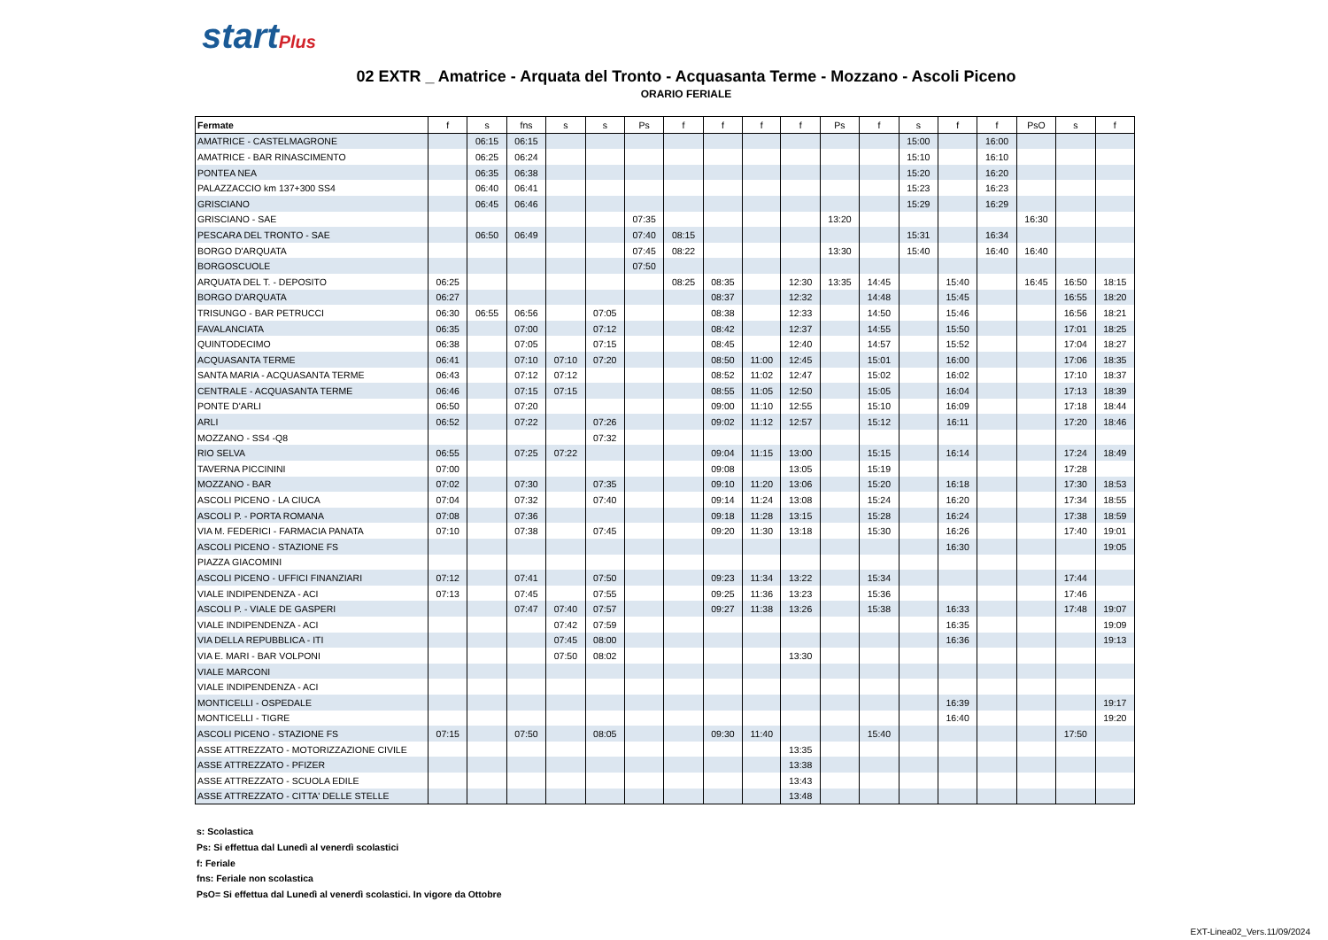startPlus
02 EXTR _ Amatrice - Arquata del Tronto - Acquasanta Terme - Mozzano - Ascoli Piceno
ORARIO FERIALE
| Fermate | f | s | fns | s | s | Ps | f | f | f | f | Ps | f | s | f | f | PsO | s | f |
| --- | --- | --- | --- | --- | --- | --- | --- | --- | --- | --- | --- | --- | --- | --- | --- | --- | --- | --- |
| AMATRICE - CASTELMAGRONE | | 06:15 | 06:15 | | | | | | | | | | 15:00 | | 16:00 | | | |
| AMATRICE - BAR RINASCIMENTO | | 06:25 | 06:24 | | | | | | | | | | 15:10 | | 16:10 | | | |
| PONTEA NEA | | 06:35 | 06:38 | | | | | | | | | | 15:20 | | 16:20 | | | |
| PALAZZACCIO km 137+300 SS4 | | 06:40 | 06:41 | | | | | | | | | | 15:23 | | 16:23 | | | |
| GRISCIANO | | 06:45 | 06:46 | | | | | | | | | | 15:29 | | 16:29 | | | |
| GRISCIANO - SAE | | | | | | 07:35 | | | | | 13:20 | | | | | 16:30 | | |
| PESCARA DEL TRONTO - SAE | | 06:50 | 06:49 | | | 07:40 | 08:15 | | | | | | 15:31 | | 16:34 | | | |
| BORGO D'ARQUATA | | | | | | 07:45 | 08:22 | | | | 13:30 | | 15:40 | | 16:40 | 16:40 | | |
| BORGOSCUOLE | | | | | | 07:50 | | | | | | | | | | | | |
| ARQUATA DEL T. - DEPOSITO | 06:25 | | | | | | 08:25 | 08:35 | | 12:30 | 13:35 | 14:45 | | 15:40 | | 16:45 | 16:50 | 18:15 |
| BORGO D'ARQUATA | 06:27 | | | | | | | 08:37 | | 12:32 | | 14:48 | | 15:45 | | | 16:55 | 18:20 |
| TRISUNGO - BAR PETRUCCI | 06:30 | 06:55 | 06:56 | | 07:05 | | | 08:38 | | 12:33 | | 14:50 | | 15:46 | | | 16:56 | 18:21 |
| FAVALANCIATA | 06:35 | | 07:00 | | 07:12 | | | 08:42 | | 12:37 | | 14:55 | | 15:50 | | | 17:01 | 18:25 |
| QUINTODECIMO | 06:38 | | 07:05 | | 07:15 | | | 08:45 | | 12:40 | | 14:57 | | 15:52 | | | 17:04 | 18:27 |
| ACQUASANTA TERME | 06:41 | | 07:10 | 07:10 | 07:20 | | | 08:50 | 11:00 | 12:45 | | 15:01 | | 16:00 | | | 17:06 | 18:35 |
| SANTA MARIA - ACQUASANTA TERME | 06:43 | | 07:12 | 07:12 | | | | 08:52 | 11:02 | 12:47 | | 15:02 | | 16:02 | | | 17:10 | 18:37 |
| CENTRALE - ACQUASANTA TERME | 06:46 | | 07:15 | 07:15 | | | | 08:55 | 11:05 | 12:50 | | 15:05 | | 16:04 | | | 17:13 | 18:39 |
| PONTE D'ARLI | 06:50 | | 07:20 | | | | | 09:00 | 11:10 | 12:55 | | 15:10 | | 16:09 | | | 17:18 | 18:44 |
| ARLI | 06:52 | | 07:22 | | 07:26 | | | 09:02 | 11:12 | 12:57 | | 15:12 | | 16:11 | | | 17:20 | 18:46 |
| MOZZANO - SS4 -Q8 | | | | | 07:32 | | | | | | | | | | | | | |
| RIO SELVA | 06:55 | | 07:25 | 07:22 | | | | 09:04 | 11:15 | 13:00 | | 15:15 | | 16:14 | | | 17:24 | 18:49 |
| TAVERNA PICCININI | 07:00 | | | | | | | 09:08 | | 13:05 | | 15:19 | | | | | 17:28 | |
| MOZZANO - BAR | 07:02 | | 07:30 | | 07:35 | | | 09:10 | 11:20 | 13:06 | | 15:20 | | 16:18 | | | 17:30 | 18:53 |
| ASCOLI PICENO - LA CIUCA | 07:04 | | 07:32 | | 07:40 | | | 09:14 | 11:24 | 13:08 | | 15:24 | | 16:20 | | | 17:34 | 18:55 |
| ASCOLI P. - PORTA ROMANA | 07:08 | | 07:36 | | | | | 09:18 | 11:28 | 13:15 | | 15:28 | | 16:24 | | | 17:38 | 18:59 |
| VIA M. FEDERICI - FARMACIA PANATA | 07:10 | | 07:38 | | 07:45 | | | 09:20 | 11:30 | 13:18 | | 15:30 | | 16:26 | | | 17:40 | 19:01 |
| ASCOLI PICENO - STAZIONE FS | | | | | | | | | | | | | | 16:30 | | | | 19:05 |
| PIAZZA GIACOMINI | | | | | | | | | | | | | | | | | | |
| ASCOLI PICENO - UFFICI FINANZIARI | 07:12 | | 07:41 | | 07:50 | | | 09:23 | 11:34 | 13:22 | | 15:34 | | | | | 17:44 | |
| VIALE INDIPENDENZA - ACI | 07:13 | | 07:45 | | 07:55 | | | 09:25 | 11:36 | 13:23 | | 15:36 | | | | | 17:46 | |
| ASCOLI P. - VIALE DE GASPERI | | | 07:47 | 07:40 | 07:57 | | | 09:27 | 11:38 | 13:26 | | 15:38 | | 16:33 | | | 17:48 | 19:07 |
| VIALE INDIPENDENZA - ACI | | | | 07:42 | 07:59 | | | | | | | | | 16:35 | | | | 19:09 |
| VIA DELLA REPUBBLICA - ITI | | | | 07:45 | 08:00 | | | | | | | | | 16:36 | | | | 19:13 |
| VIA E. MARI - BAR VOLPONI | | | | 07:50 | 08:02 | | | | | 13:30 | | | | | | | | |
| VIALE MARCONI | | | | | | | | | | | | | | | | | | |
| VIALE INDIPENDENZA - ACI | | | | | | | | | | | | | | | | | | |
| MONTICELLI - OSPEDALE | | | | | | | | | | | | | | 16:39 | | | | 19:17 |
| MONTICELLI - TIGRE | | | | | | | | | | | | | | 16:40 | | | | 19:20 |
| ASCOLI PICENO - STAZIONE FS | 07:15 | | 07:50 | | 08:05 | | | 09:30 | 11:40 | | | 15:40 | | | | | 17:50 | |
| ASSE ATTREZZATO - MOTORIZZAZIONE CIVILE | | | | | | | | | | 13:35 | | | | | | | | |
| ASSE ATTREZZATO - PFIZER | | | | | | | | | | 13:38 | | | | | | | | |
| ASSE ATTREZZATO - SCUOLA EDILE | | | | | | | | | | 13:43 | | | | | | | | |
| ASSE ATTREZZATO - CITTA' DELLE STELLE | | | | | | | | | | 13:48 | | | | | | | | |
s: Scolastica
Ps: Si effettua dal Lunedì al venerdì scolastici
f: Feriale
fns: Feriale non scolastica
PsO= Si effettua dal Lunedì al venerdì scolastici. In vigore da Ottobre
EXT-Linea02_Vers.11/09/2024